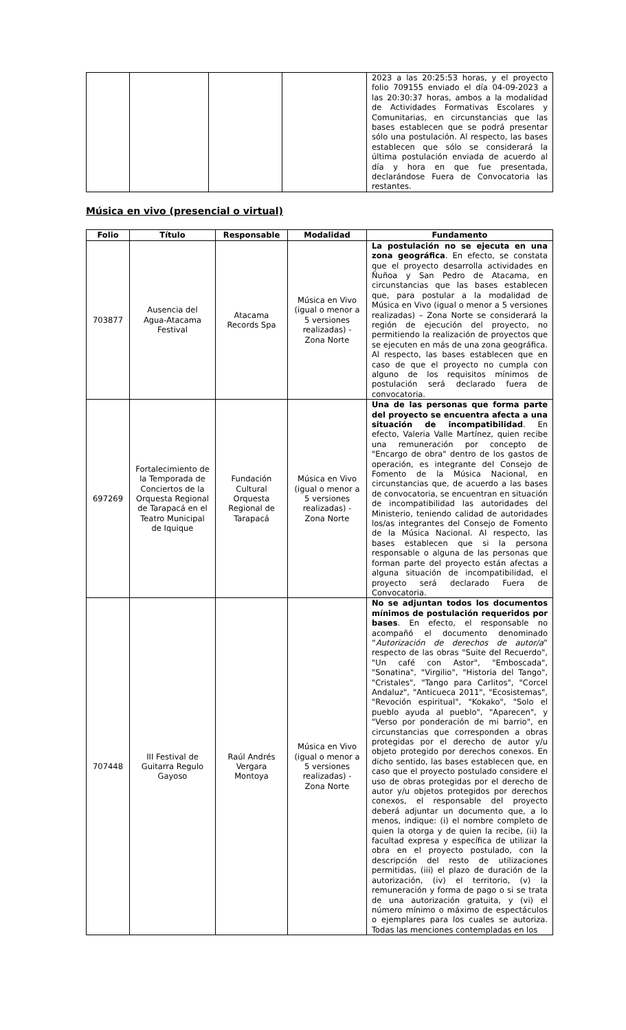| | | | | 2023 a las 20:25:53 horas, y el proyecto folio 709155 enviado el día 04-09-2023 a las 20:30:37 horas, ambos a la modalidad de Actividades Formativas Escolares y Comunitarias, en circunstancias que las bases establecen que se podrá presentar sólo una postulación. Al respecto, las bases establecen que sólo se considerará la última postulación enviada de acuerdo al día y hora en que fue presentada, declarándose Fuera de Convocatoria las restantes. |
Música en vivo (presencial o virtual)
| Folio | Título | Responsable | Modalidad | Fundamento |
| --- | --- | --- | --- | --- |
| 703877 | Ausencia del Agua-Atacama Festival | Atacama Records Spa | Música en Vivo (igual o menor a 5 versiones realizadas) - Zona Norte | La postulación no se ejecuta en una zona geográfica . En efecto, se constata que el proyecto desarrolla actividades en Ñuñoa y San Pedro de Atacama, en circunstancias que las bases establecen que, para postular a la modalidad de Música en Vivo (igual o menor a 5 versiones realizadas) – Zona Norte se considerará la región de ejecución del proyecto, no permitiendo la realización de proyectos que se ejecuten en más de una zona geográfica. Al respecto, las bases establecen que en caso de que el proyecto no cumpla con alguno de los requisitos mínimos de postulación será declarado fuera de convocatoria. |
| 697269 | Fortalecimiento de la Temporada de Conciertos de la Orquesta Regional de Tarapacá en el Teatro Municipal de Iquique | Fundación Cultural Orquesta Regional de Tarapacá | Música en Vivo (igual o menor a 5 versiones realizadas) - Zona Norte | Una de las personas que forma parte del proyecto se encuentra afecta a una situación de incompatibilidad . En efecto, Valeria Valle Martínez, quien recibe una remuneración por concepto de "Encargo de obra" dentro de los gastos de operación, es integrante del Consejo de Fomento de la Música Nacional, en circunstancias que, de acuerdo a las bases de convocatoria, se encuentran en situación de incompatibilidad las autoridades del Ministerio, teniendo calidad de autoridades los/as integrantes del Consejo de Fomento de la Música Nacional. Al respecto, las bases establecen que si la persona responsable o alguna de las personas que forman parte del proyecto están afectas a alguna situación de incompatibilidad, el proyecto será declarado Fuera de Convocatoria. |
| 707448 | III Festival de Guitarra Regulo Gayoso | Raúl Andrés Vergara Montoya | Música en Vivo (igual o menor a 5 versiones realizadas) - Zona Norte | No se adjuntan todos los documentos mínimos de postulación requeridos por bases . En efecto, el responsable no acompañó el documento denominado “ Autorización de derechos de autor/a ” respecto de las obras "Suite del Recuerdo", "Un café con Astor", "Emboscada", "Sonatina", "Virgilio", "Historia del Tango", "Cristales", "Tango para Carlitos", "Corcel Andaluz", "Anticueca 2011", "Ecosistemas", "Revoción espiritual", "Kokako", "Solo el pueblo ayuda al pueblo", "Aparecen", y "Verso por ponderación de mi barrio", en circunstancias que corresponden a obras protegidas por el derecho de autor y/u objeto protegido por derechos conexos. En dicho sentido, las bases establecen que, en caso que el proyecto postulado considere el uso de obras protegidas por el derecho de autor y/u objetos protegidos por derechos conexos, el responsable del proyecto deberá adjuntar un documento que, a lo menos, indique: (i) el nombre completo de quien la otorga y de quien la recibe, (ii) la facultad expresa y específica de utilizar la obra en el proyecto postulado, con la descripción del resto de utilizaciones permitidas, (iii) el plazo de duración de la autorización, (iv) el territorio, (v) la remuneración y forma de pago o si se trata de una autorización gratuita, y (vi) el número mínimo o máximo de espectáculos o ejemplares para los cuales se autoriza. Todas las menciones contempladas en los |